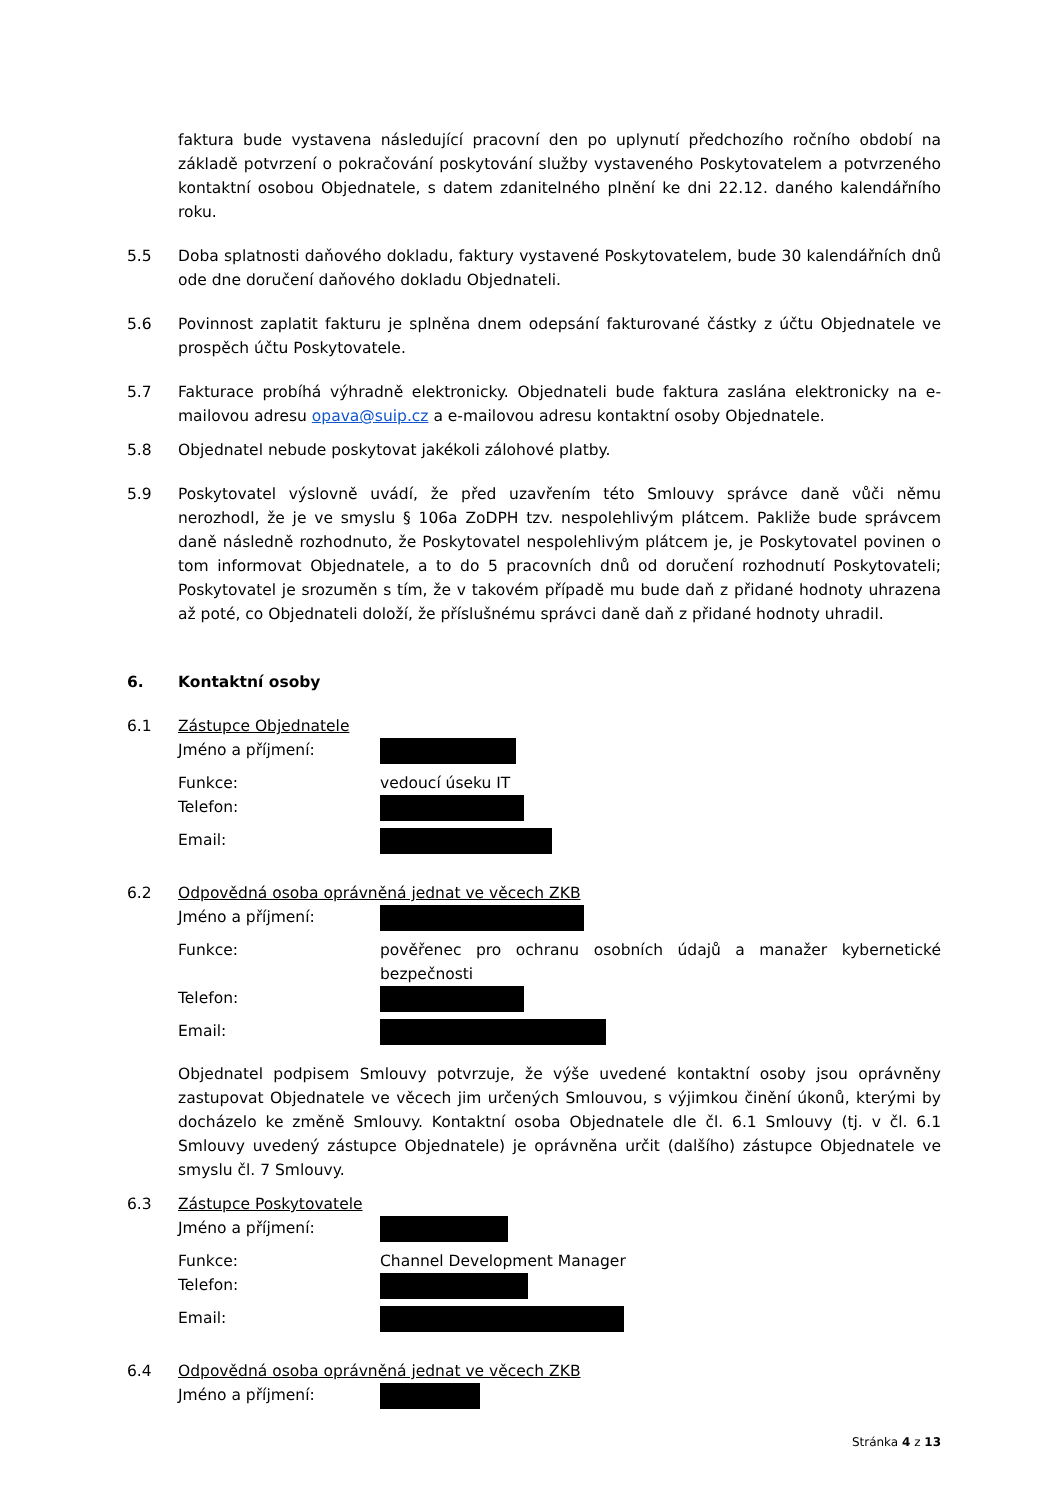faktura bude vystavena následující pracovní den po uplynutí předchozího ročního období na základě potvrzení o pokračování poskytování služby vystaveného Poskytovatelem a potvrzeného kontaktní osobou Objednatele, s datem zdanitelného plnění ke dni 22.12. daného kalendářního roku.
5.5 Doba splatnosti daňového dokladu, faktury vystavené Poskytovatelem, bude 30 kalendářních dnů ode dne doručení daňového dokladu Objednateli.
5.6 Povinnost zaplatit fakturu je splněna dnem odepsání fakturované částky z účtu Objednatele ve prospěch účtu Poskytovatele.
5.7 Fakturace probíhá výhradně elektronicky. Objednateli bude faktura zaslána elektronicky na e-mailovou adresu opava@suip.cz a e-mailovou adresu kontaktní osoby Objednatele.
5.8 Objednatel nebude poskytovat jakékoli zálohové platby.
5.9 Poskytovatel výslovně uvádí, že před uzavřením této Smlouvy správce daně vůči němu nerozhodl, že je ve smyslu § 106a ZoDPH tzv. nespolehlivým plátcem. Pakliže bude správcem daně následně rozhodnuto, že Poskytovatel nespolehlivým plátcem je, je Poskytovatel povinen o tom informovat Objednatele, a to do 5 pracovních dnů od doručení rozhodnutí Poskytovateli; Poskytovatel je srozuměn s tím, že v takovém případě mu bude daň z přidané hodnoty uhrazena až poté, co Objednateli doloží, že příslušnému správci daně daň z přidané hodnoty uhradil.
6. Kontaktní osoby
6.1 Zástupce Objednatele
Jméno a příjmení:
Funkce: vedoucí úseku IT
Telefon:
Email:
6.2 Odpovědná osoba oprávněná jednat ve věcech ZKB
Jméno a příjmení:
Funkce: pověřenec pro ochranu osobních údajů a manažer kybernetické bezpečnosti
Telefon:
Email:
Objednatel podpisem Smlouvy potvrzuje, že výše uvedené kontaktní osoby jsou oprávněny zastupovat Objednatele ve věcech jim určených Smlouvou, s výjimkou činění úkonů, kterými by docházelo ke změně Smlouvy. Kontaktní osoba Objednatele dle čl. 6.1 Smlouvy (tj. v čl. 6.1 Smlouvy uvedený zástupce Objednatele) je oprávněna určit (dalšího) zástupce Objednatele ve smyslu čl. 7 Smlouvy.
6.3 Zástupce Poskytovatele
Jméno a příjmení:
Funkce: Channel Development Manager
Telefon:
Email:
6.4 Odpovědná osoba oprávněná jednat ve věcech ZKB
Jméno a příjmení:
Stránka 4 z 13